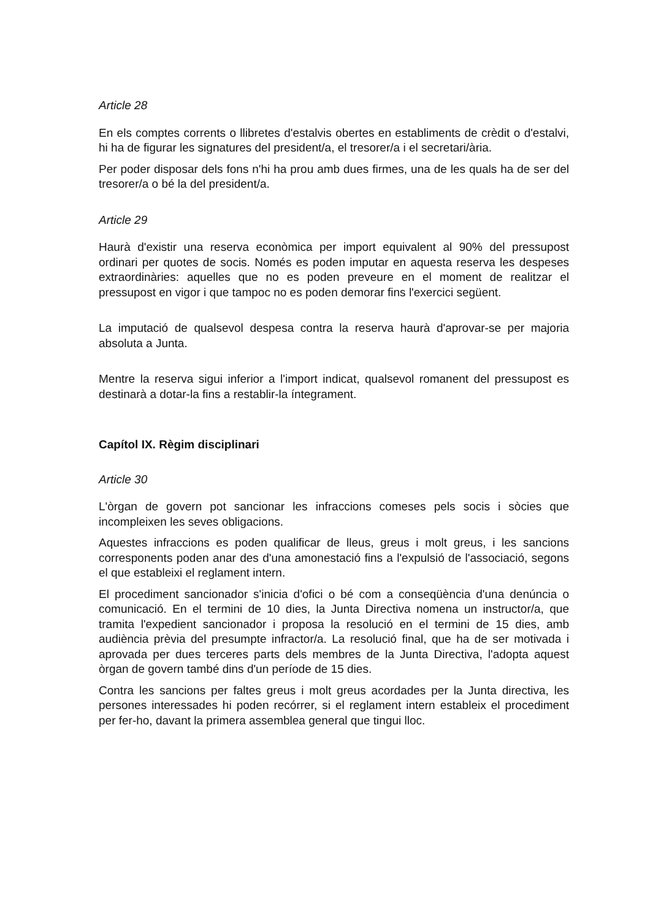Article 28
En els comptes corrents o llibretes d'estalvis obertes en establiments de crèdit o d'estalvi, hi ha de figurar les signatures del president/a, el tresorer/a i el secretari/ària.
Per poder disposar dels fons n'hi ha prou amb dues firmes, una de les quals ha de ser del tresorer/a o bé la del president/a.
Article 29
Haurà d'existir una reserva econòmica per import equivalent al 90% del pressupost ordinari per quotes de socis. Només es poden imputar en aquesta reserva les despeses extraordinàries: aquelles que no es poden preveure en el moment de realitzar el pressupost en vigor i que tampoc no es poden demorar fins l'exercici següent.
La imputació de qualsevol despesa contra la reserva haurà d'aprovar-se per majoria absoluta a Junta.
Mentre la reserva sigui inferior a l'import indicat, qualsevol romanent del pressupost es destinarà a dotar-la fins a restablir-la íntegrament.
Capítol IX. Règim disciplinari
Article 30
L'òrgan de govern pot sancionar les infraccions comeses pels socis i sòcies que incompleixen les seves obligacions.
Aquestes infraccions es poden qualificar de lleus, greus i molt greus, i les sancions corresponents poden anar des d'una amonestació fins a l'expulsió de l'associació, segons el que estableixi el reglament intern.
El procediment sancionador s'inicia d'ofici o bé com a conseqüència d'una denúncia o comunicació. En el termini de 10 dies, la Junta Directiva nomena un instructor/a, que tramita l'expedient sancionador i proposa la resolució en el termini de 15 dies, amb audiència prèvia del presumpte infractor/a. La resolució final, que ha de ser motivada i aprovada per dues terceres parts dels membres de la Junta Directiva, l'adopta aquest òrgan de govern també dins d'un període de 15 dies.
Contra les sancions per faltes greus i molt greus acordades per la Junta directiva, les persones interessades hi poden recórrer, si el reglament intern estableix el procediment per fer-ho, davant la primera assemblea general que tingui lloc.